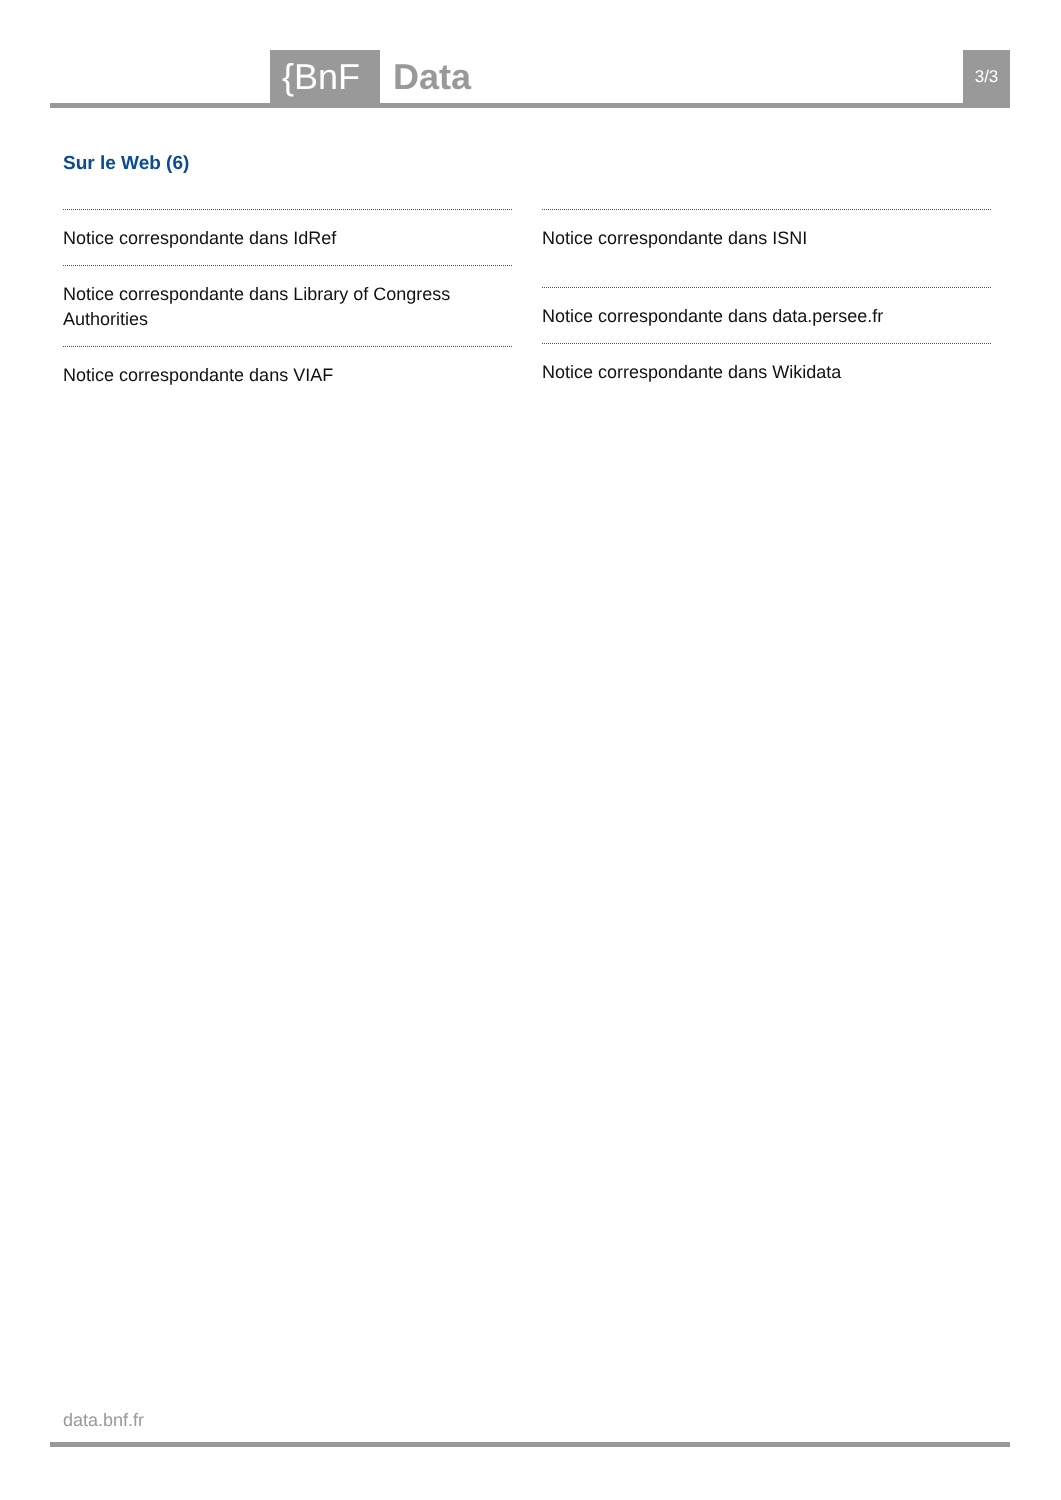{BnF Data 3/3
Sur le Web (6)
Notice correspondante dans IdRef
Notice correspondante dans Library of Congress Authorities
Notice correspondante dans VIAF
Notice correspondante dans ISNI
Notice correspondante dans data.persee.fr
Notice correspondante dans Wikidata
data.bnf.fr